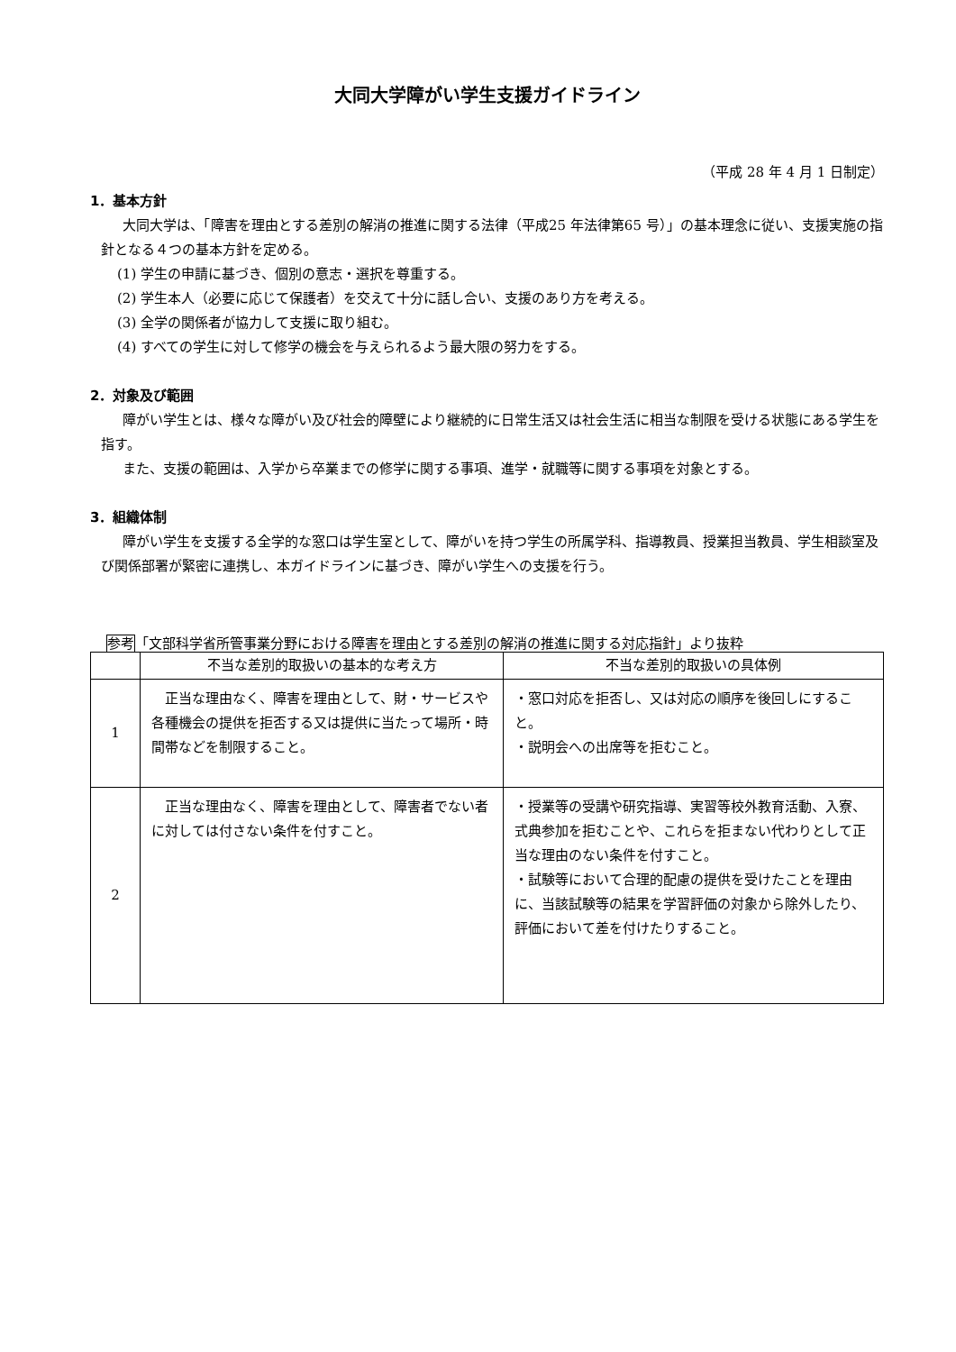大同大学障がい学生支援ガイドライン
（平成 28 年 4 月 1 日制定）
1．基本方針
大同大学は、「障害を理由とする差別の解消の推進に関する法律（平成25 年法律第65 号）」の基本理念に従い、支援実施の指針となる４つの基本方針を定める。
(1) 学生の申請に基づき、個別の意志・選択を尊重する。
(2) 学生本人（必要に応じて保護者）を交えて十分に話し合い、支援のあり方を考える。
(3) 全学の関係者が協力して支援に取り組む。
(4) すべての学生に対して修学の機会を与えられるよう最大限の努力をする。
2．対象及び範囲
障がい学生とは、様々な障がい及び社会的障壁により継続的に日常生活又は社会生活に相当な制限を受ける状態にある学生を指す。
また、支援の範囲は、入学から卒業までの修学に関する事項、進学・就職等に関する事項を対象とする。
3．組織体制
障がい学生を支援する全学的な窓口は学生室として、障がいを持つ学生の所属学科、指導教員、授業担当教員、学生相談室及び関係部署が緊密に連携し、本ガイドラインに基づき、障がい学生への支援を行う。
参考「文部科学省所管事業分野における障害を理由とする差別の解消の推進に関する対応指針」より抜粋
| | 不当な差別的取扱いの基本的な考え方 | 不当な差別的取扱いの具体例 |
| --- | --- | --- |
| 1 | 正当な理由なく、障害を理由として、財・サービスや各種機会の提供を拒否する又は提供に当たって場所・時間帯などを制限すること。 | ・窓口対応を拒否し、又は対応の順序を後回しにすること。 ・説明会への出席等を拒むこと。 |
| 2 | 正当な理由なく、障害を理由として、障害者でない者に対しては付さない条件を付すこと。 | ・授業等の受講や研究指導、実習等校外教育活動、入寮、式典参加を拒むことや、これらを拒まない代わりとして正当な理由のない条件を付すこと。 ・試験等において合理的配慮の提供を受けたことを理由に、当該試験等の結果を学習評価の対象から除外したり、評価において差を付けたりすること。 |